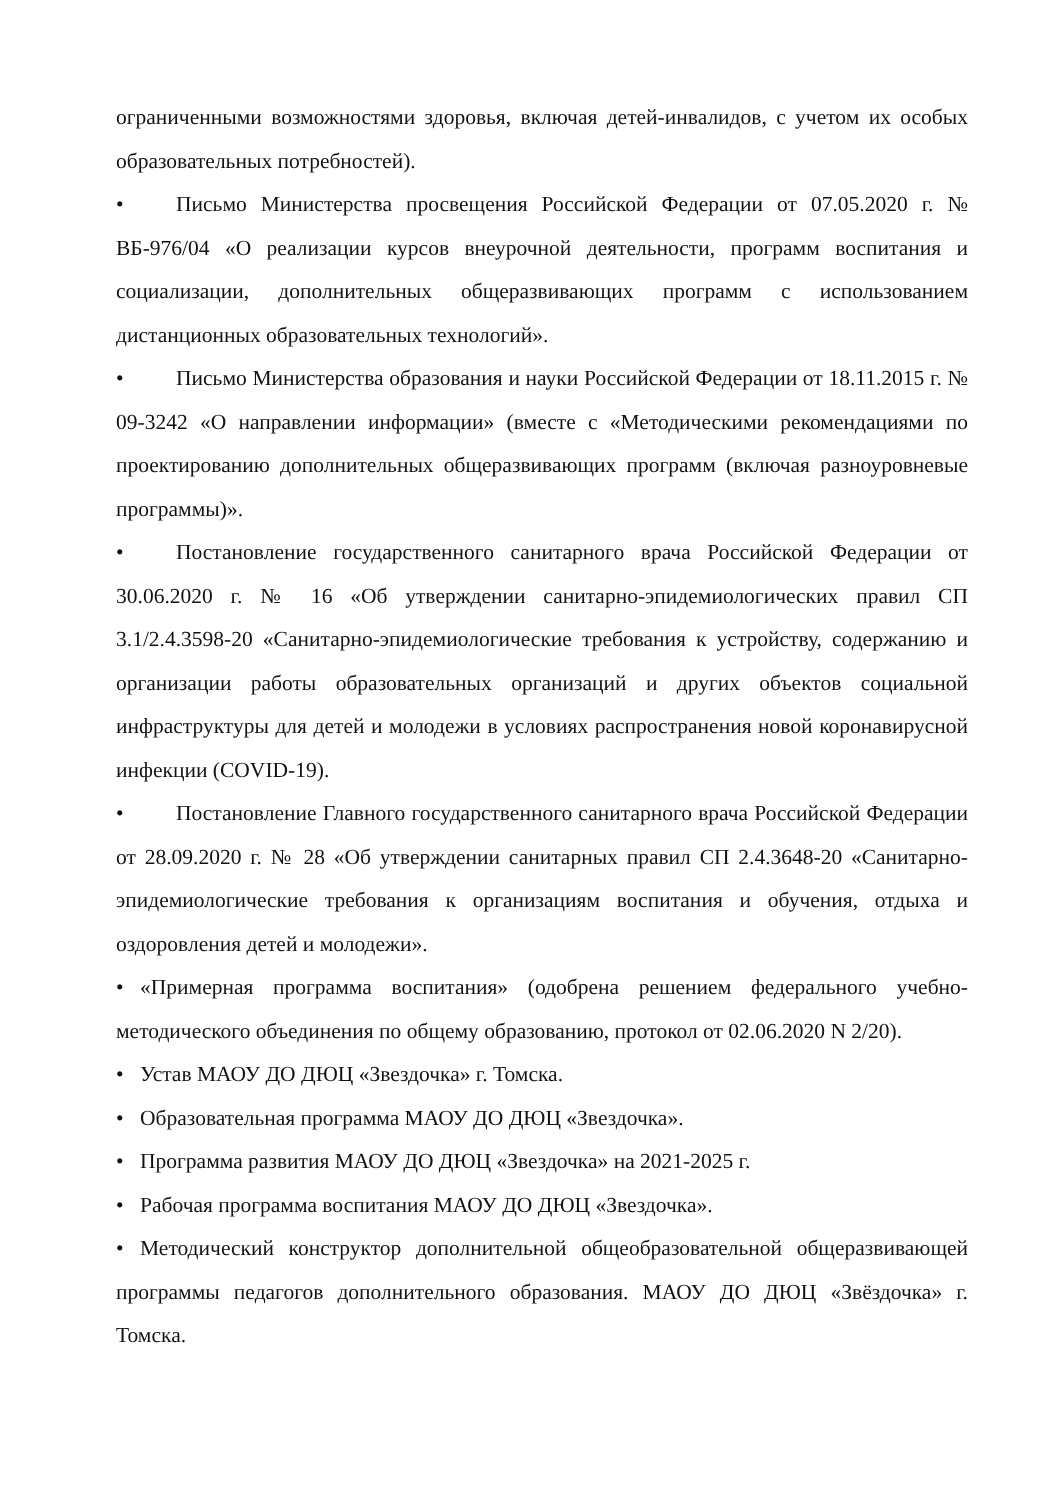ограниченными возможностями здоровья, включая детей-инвалидов, с учетом их особых образовательных потребностей).
• Письмо Министерства просвещения Российской Федерации от 07.05.2020 г. № ВБ-976/04 «О реализации курсов внеурочной деятельности, программ воспитания и социализации, дополнительных общеразвивающих программ с использованием дистанционных образовательных технологий».
• Письмо Министерства образования и науки Российской Федерации от 18.11.2015 г. № 09-3242 «О направлении информации» (вместе с «Методическими рекомендациями по проектированию дополнительных общеразвивающих программ (включая разноуровневые программы)».
• Постановление государственного санитарного врача Российской Федерации от 30.06.2020 г. № 16 «Об утверждении санитарно-эпидемиологических правил СП 3.1/2.4.3598-20 «Санитарно-эпидемиологические требования к устройству, содержанию и организации работы образовательных организаций и других объектов социальной инфраструктуры для детей и молодежи в условиях распространения новой коронавирусной инфекции (COVID-19).
• Постановление Главного государственного санитарного врача Российской Федерации от 28.09.2020 г. № 28 «Об утверждении санитарных правил СП 2.4.3648-20 «Санитарно-эпидемиологические требования к организациям воспитания и обучения, отдыха и оздоровления детей и молодежи».
• «Примерная программа воспитания» (одобрена решением федерального учебно-методического объединения по общему образованию, протокол от 02.06.2020 N 2/20).
• Устав МАОУ ДО ДЮЦ «Звездочка» г. Томска.
• Образовательная программа МАОУ ДО ДЮЦ «Звездочка».
• Программа развития МАОУ ДО ДЮЦ «Звездочка» на 2021-2025 г.
• Рабочая программа воспитания МАОУ ДО ДЮЦ «Звездочка».
• Методический конструктор дополнительной общеобразовательной общеразвивающей программы педагогов дополнительного образования. МАОУ ДО ДЮЦ «Звёздочка» г. Томска.